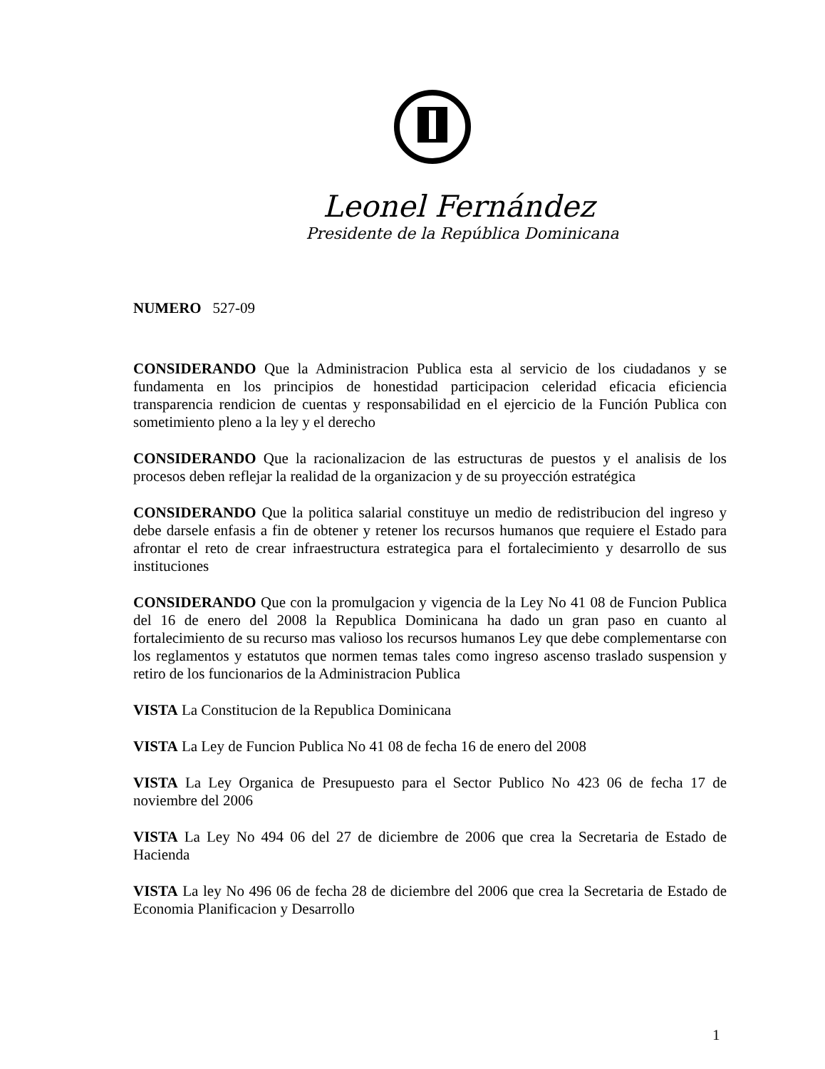Leonel Fernández
Presidente de la República Dominicana
NUMERO 527-09
CONSIDERANDO Que la Administracion Publica esta al servicio de los ciudadanos y se fundamenta en los principios de honestidad participacion celeridad eficacia eficiencia transparencia rendicion de cuentas y responsabilidad en el ejercicio de la Función Publica con sometimiento pleno a la ley y el derecho
CONSIDERANDO Que la racionalizacion de las estructuras de puestos y el analisis de los procesos deben reflejar la realidad de la organizacion y de su proyección estratégica
CONSIDERANDO Que la politica salarial constituye un medio de redistribucion del ingreso y debe darsele enfasis a fin de obtener y retener los recursos humanos que requiere el Estado para afrontar el reto de crear infraestructura estrategica para el fortalecimiento y desarrollo de sus instituciones
CONSIDERANDO Que con la promulgacion y vigencia de la Ley No 41 08 de Funcion Publica del 16 de enero del 2008 la Republica Dominicana ha dado un gran paso en cuanto al fortalecimiento de su recurso mas valioso los recursos humanos Ley que debe complementarse con los reglamentos y estatutos que normen temas tales como ingreso ascenso traslado suspension y retiro de los funcionarios de la Administracion Publica
VISTA La Constitucion de la Republica Dominicana
VISTA La Ley de Funcion Publica No 41 08 de fecha 16 de enero del 2008
VISTA La Ley Organica de Presupuesto para el Sector Publico No 423 06 de fecha 17 de noviembre del 2006
VISTA La Ley No 494 06 del 27 de diciembre de 2006 que crea la Secretaria de Estado de Hacienda
VISTA La ley No 496 06 de fecha 28 de diciembre del 2006 que crea la Secretaria de Estado de Economia Planificacion y Desarrollo
1